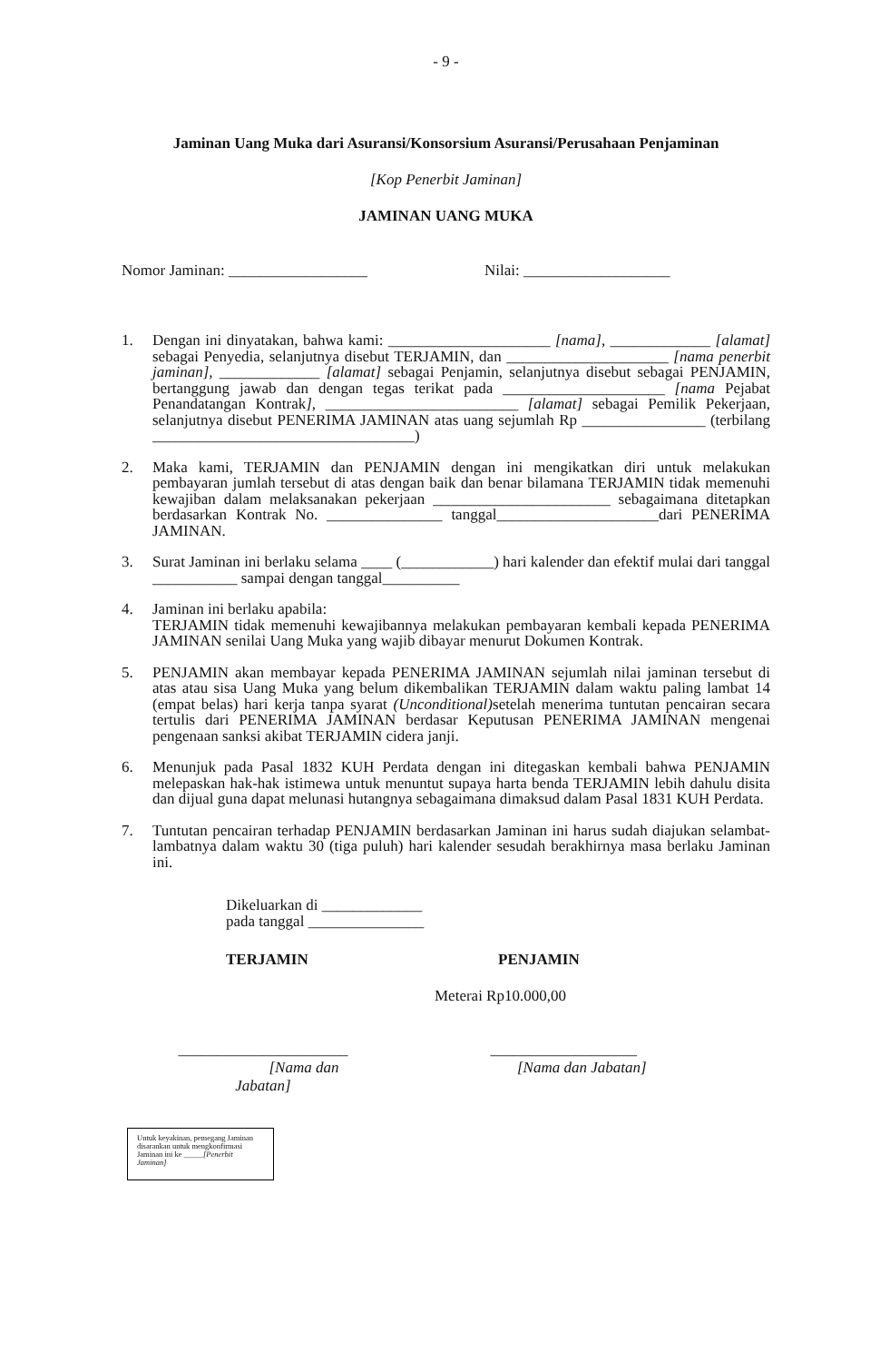- 9 -
Jaminan Uang Muka dari Asuransi/Konsorsium Asuransi/Perusahaan Penjaminan
[Kop Penerbit Jaminan]
JAMINAN UANG MUKA
Nomor Jaminan: __________________ Nilai: ___________________
1. Dengan ini dinyatakan, bahwa kami: _____________________ [nama], _____________ [alamat] sebagai Penyedia, selanjutnya disebut TERJAMIN, dan _____________________ [nama penerbit jaminan], _____________ [alamat] sebagai Penjamin, selanjutnya disebut sebagai PENJAMIN, bertanggung jawab dan dengan tegas terikat pada _____________________ [nama Pejabat Penandatangan Kontrak], _________________________ [alamat] sebagai Pemilik Pekerjaan, selanjutnya disebut PENERIMA JAMINAN atas uang sejumlah Rp ________________ (terbilang __________________________________)
2. Maka kami, TERJAMIN dan PENJAMIN dengan ini mengikatkan diri untuk melakukan pembayaran jumlah tersebut di atas dengan baik dan benar bilamana TERJAMIN tidak memenuhi kewajiban dalam melaksanakan pekerjaan _______________________ sebagaimana ditetapkan berdasarkan Kontrak No. _______________ tanggal_____________________dari PENERIMA JAMINAN.
3. Surat Jaminan ini berlaku selama ____ (____________) hari kalender dan efektif mulai dari tanggal ___________ sampai dengan tanggal__________
4. Jaminan ini berlaku apabila:
TERJAMIN tidak memenuhi kewajibannya melakukan pembayaran kembali kepada PENERIMA JAMINAN senilai Uang Muka yang wajib dibayar menurut Dokumen Kontrak.
5. PENJAMIN akan membayar kepada PENERIMA JAMINAN sejumlah nilai jaminan tersebut di atas atau sisa Uang Muka yang belum dikembalikan TERJAMIN dalam waktu paling lambat 14 (empat belas) hari kerja tanpa syarat (Unconditional) setelah menerima tuntutan pencairan secara tertulis dari PENERIMA JAMINAN berdasar Keputusan PENERIMA JAMINAN mengenai pengenaan sanksi akibat TERJAMIN cidera janji.
6. Menunjuk pada Pasal 1832 KUH Perdata dengan ini ditegaskan kembali bahwa PENJAMIN melepaskan hak-hak istimewa untuk menuntut supaya harta benda TERJAMIN lebih dahulu disita dan dijual guna dapat melunasi hutangnya sebagaimana dimaksud dalam Pasal 1831 KUH Perdata.
7. Tuntutan pencairan terhadap PENJAMIN berdasarkan Jaminan ini harus sudah diajukan selambat-lambatnya dalam waktu 30 (tiga puluh) hari kalender sesudah berakhirnya masa berlaku Jaminan ini.
Dikeluarkan di _____________
pada tanggal _______________
TERJAMIN PENJAMIN
Meterai Rp10.000,00
______________________
[Nama dan Jabatan]
___________________
[Nama dan Jabatan]
Untuk keyakinan, pemegang Jaminan disarankan untuk mengkonfirmasi Jaminan ini ke _____[Penerbit Jaminan]